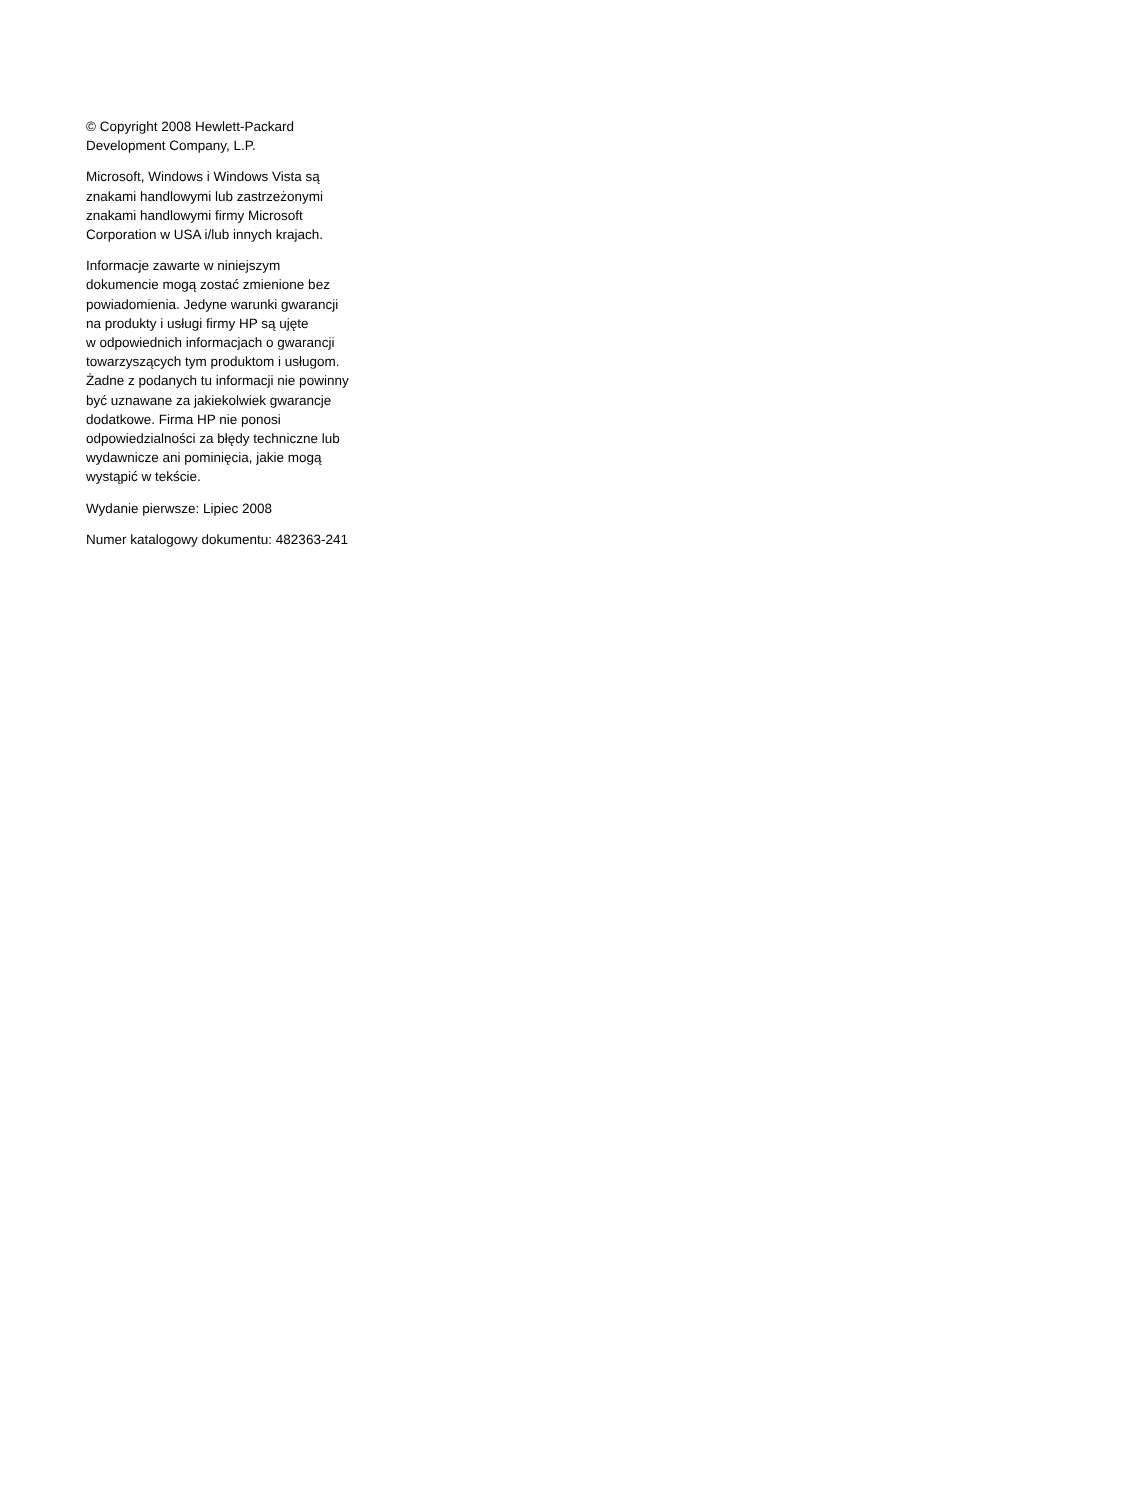© Copyright 2008 Hewlett-Packard
Development Company, L.P.
Microsoft, Windows i Windows Vista są
znakami handlowymi lub zastrzeżonymi
znakami handlowymi firmy Microsoft
Corporation w USA i/lub innych krajach.
Informacje zawarte w niniejszym
dokumencie mogą zostać zmienione bez
powiadomienia. Jedyne warunki gwarancji
na produkty i usługi firmy HP są ujęte
w odpowiednich informacjach o gwarancji
towarzyszących tym produktom i usługom.
Żadne z podanych tu informacji nie powinny
być uznawane za jakiekolwiek gwarancje
dodatkowe. Firma HP nie ponosi
odpowiedzialności za błędy techniczne lub
wydawnicze ani pominięcia, jakie mogą
wystąpić w tekście.
Wydanie pierwsze: Lipiec 2008
Numer katalogowy dokumentu: 482363-241